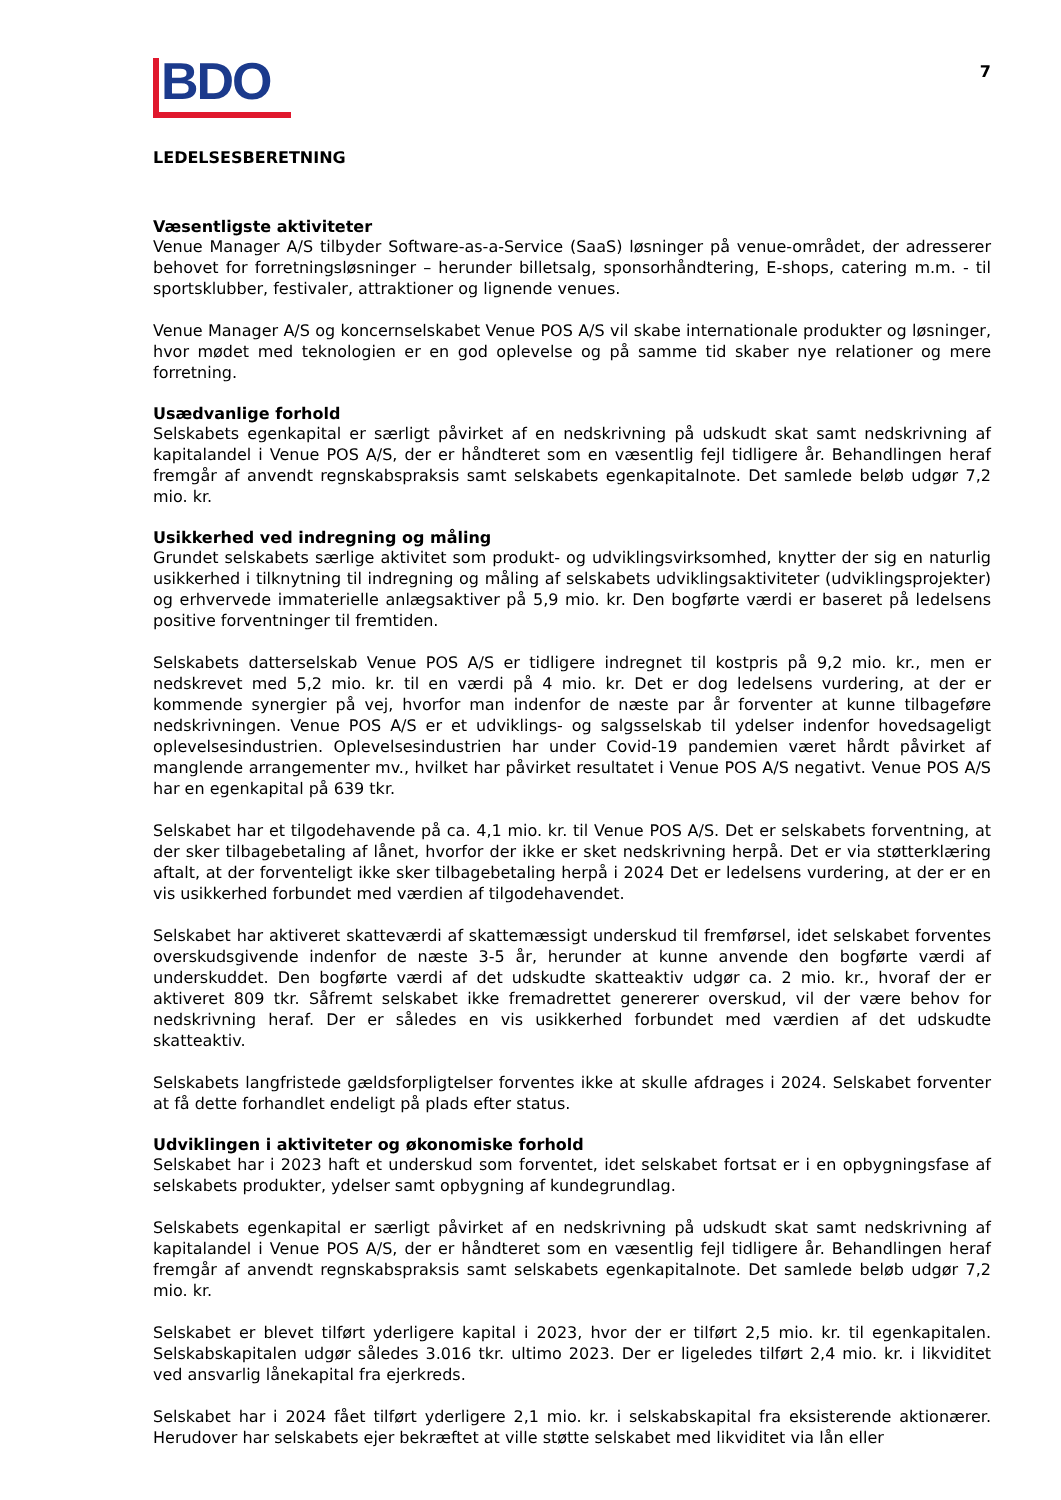BDO
7
LEDELSESBERETNING
Væsentligste aktiviteter
Venue Manager A/S tilbyder Software-as-a-Service (SaaS) løsninger på venue-området, der adresserer behovet for forretningsløsninger – herunder billetsalg, sponsorhåndtering, E-shops, catering m.m. - til sportsklubber, festivaler, attraktioner og lignende venues.
Venue Manager A/S og koncernselskabet Venue POS A/S vil skabe internationale produkter og løsninger, hvor mødet med teknologien er en god oplevelse og på samme tid skaber nye relationer og mere forretning.
Usædvanlige forhold
Selskabets egenkapital er særligt påvirket af en nedskrivning på udskudt skat samt nedskrivning af kapitalandel i Venue POS A/S, der er håndteret som en væsentlig fejl tidligere år. Behandlingen heraf fremgår af anvendt regnskabspraksis samt selskabets egenkapitalnote. Det samlede beløb udgør 7,2 mio. kr.
Usikkerhed ved indregning og måling
Grundet selskabets særlige aktivitet som produkt- og udviklingsvirksomhed, knytter der sig en naturlig usikkerhed i tilknytning til indregning og måling af selskabets udviklingsaktiviteter (udviklingsprojekter) og erhvervede immaterielle anlægsaktiver på 5,9 mio. kr. Den bogførte værdi er baseret på ledelsens positive forventninger til fremtiden.
Selskabets datterselskab Venue POS A/S er tidligere indregnet til kostpris på 9,2 mio. kr., men er nedskrevet med 5,2 mio. kr. til en værdi på 4 mio. kr. Det er dog ledelsens vurdering, at der er kommende synergier på vej, hvorfor man indenfor de næste par år forventer at kunne tilbageføre nedskrivningen. Venue POS A/S er et udviklings- og salgsselskab til ydelser indenfor hovedsageligt oplevelsesindustrien. Oplevelsesindustrien har under Covid-19 pandemien været hårdt påvirket af manglende arrangementer mv., hvilket har påvirket resultatet i Venue POS A/S negativt. Venue POS A/S har en egenkapital på 639 tkr.
Selskabet har et tilgodehavende på ca. 4,1 mio. kr. til Venue POS A/S. Det er selskabets forventning, at der sker tilbagebetaling af lånet, hvorfor der ikke er sket nedskrivning herpå. Det er via støtterklæring aftalt, at der forventeligt ikke sker tilbagebetaling herpå i 2024 Det er ledelsens vurdering, at der er en vis usikkerhed forbundet med værdien af tilgodehavendet.
Selskabet har aktiveret skatteværdi af skattemæssigt underskud til fremførsel, idet selskabet forventes overskudsgivende indenfor de næste 3-5 år, herunder at kunne anvende den bogførte værdi af underskuddet. Den bogførte værdi af det udskudte skatteaktiv udgør ca. 2 mio. kr., hvoraf der er aktiveret 809 tkr. Såfremt selskabet ikke fremadrettet genererer overskud, vil der være behov for nedskrivning heraf. Der er således en vis usikkerhed forbundet med værdien af det udskudte skatteaktiv.
Selskabets langfristede gældsforpligtelser forventes ikke at skulle afdrages i 2024. Selskabet forventer at få dette forhandlet endeligt på plads efter status.
Udviklingen i aktiviteter og økonomiske forhold
Selskabet har i 2023 haft et underskud som forventet, idet selskabet fortsat er i en opbygningsfase af selskabets produkter, ydelser samt opbygning af kundegrundlag.
Selskabets egenkapital er særligt påvirket af en nedskrivning på udskudt skat samt nedskrivning af kapitalandel i Venue POS A/S, der er håndteret som en væsentlig fejl tidligere år. Behandlingen heraf fremgår af anvendt regnskabspraksis samt selskabets egenkapitalnote. Det samlede beløb udgør 7,2 mio. kr.
Selskabet er blevet tilført yderligere kapital i 2023, hvor der er tilført 2,5 mio. kr. til egenkapitalen. Selskabskapitalen udgør således 3.016 tkr. ultimo 2023. Der er ligeledes tilført 2,4 mio. kr. i likviditet ved ansvarlig lånekapital fra ejerkreds.
Selskabet har i 2024 fået tilført yderligere 2,1 mio. kr. i selskabskapital fra eksisterende aktionærer. Herudover har selskabets ejer bekræftet at ville støtte selskabet med likviditet via lån eller